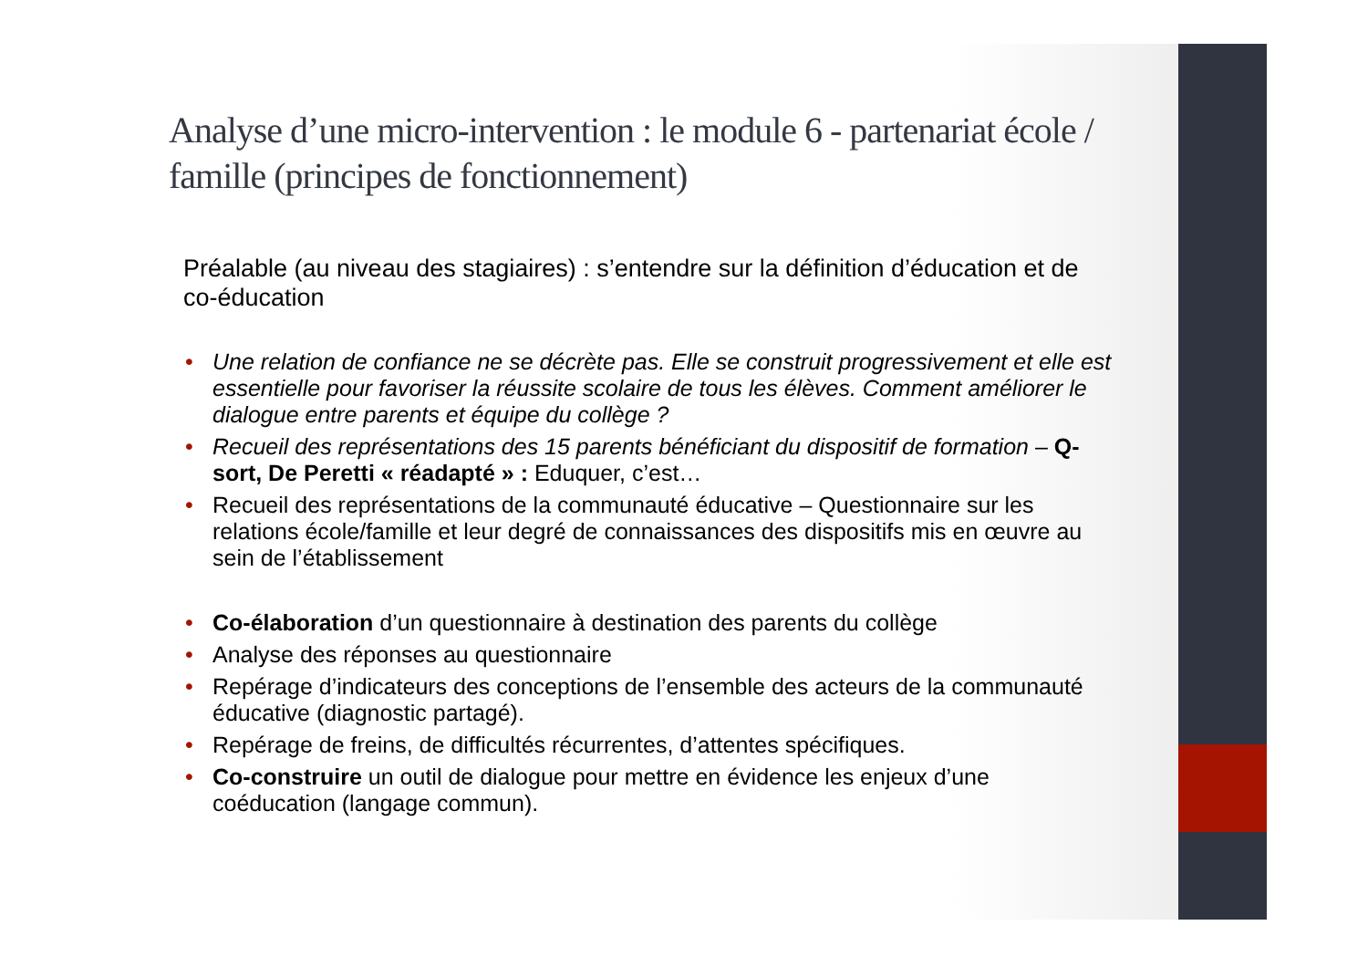Analyse d’une micro-intervention : le module 6 - partenariat école / famille (principes de fonctionnement)
Préalable (au niveau des stagiaires) : s’entendre sur la définition d’éducation et de co-éducation
• Une relation de confiance ne se décrète pas. Elle se construit progressivement et elle est essentielle pour favoriser la réussite scolaire de tous les élèves. Comment améliorer le dialogue entre parents et équipe du collège ?
• Recueil des représentations des 15 parents bénéficiant du dispositif de formation – Q-sort, De Peretti « réadapté » : Eduquer, c’est…
• Recueil des représentations de la communauté éducative – Questionnaire sur les relations école/famille et leur degré de connaissances des dispositifs mis en œuvre au sein de l’établissement
• Co-élaboration d’un questionnaire à destination des parents du collège
• Analyse des réponses au questionnaire
• Repérage d’indicateurs des conceptions de l’ensemble des acteurs de la communauté éducative (diagnostic partagé).
• Repérage de freins, de difficultés récurrentes, d’attentes spécifiques.
• Co-construire un outil de dialogue pour mettre en évidence les enjeux d’une coéducation (langage commun).